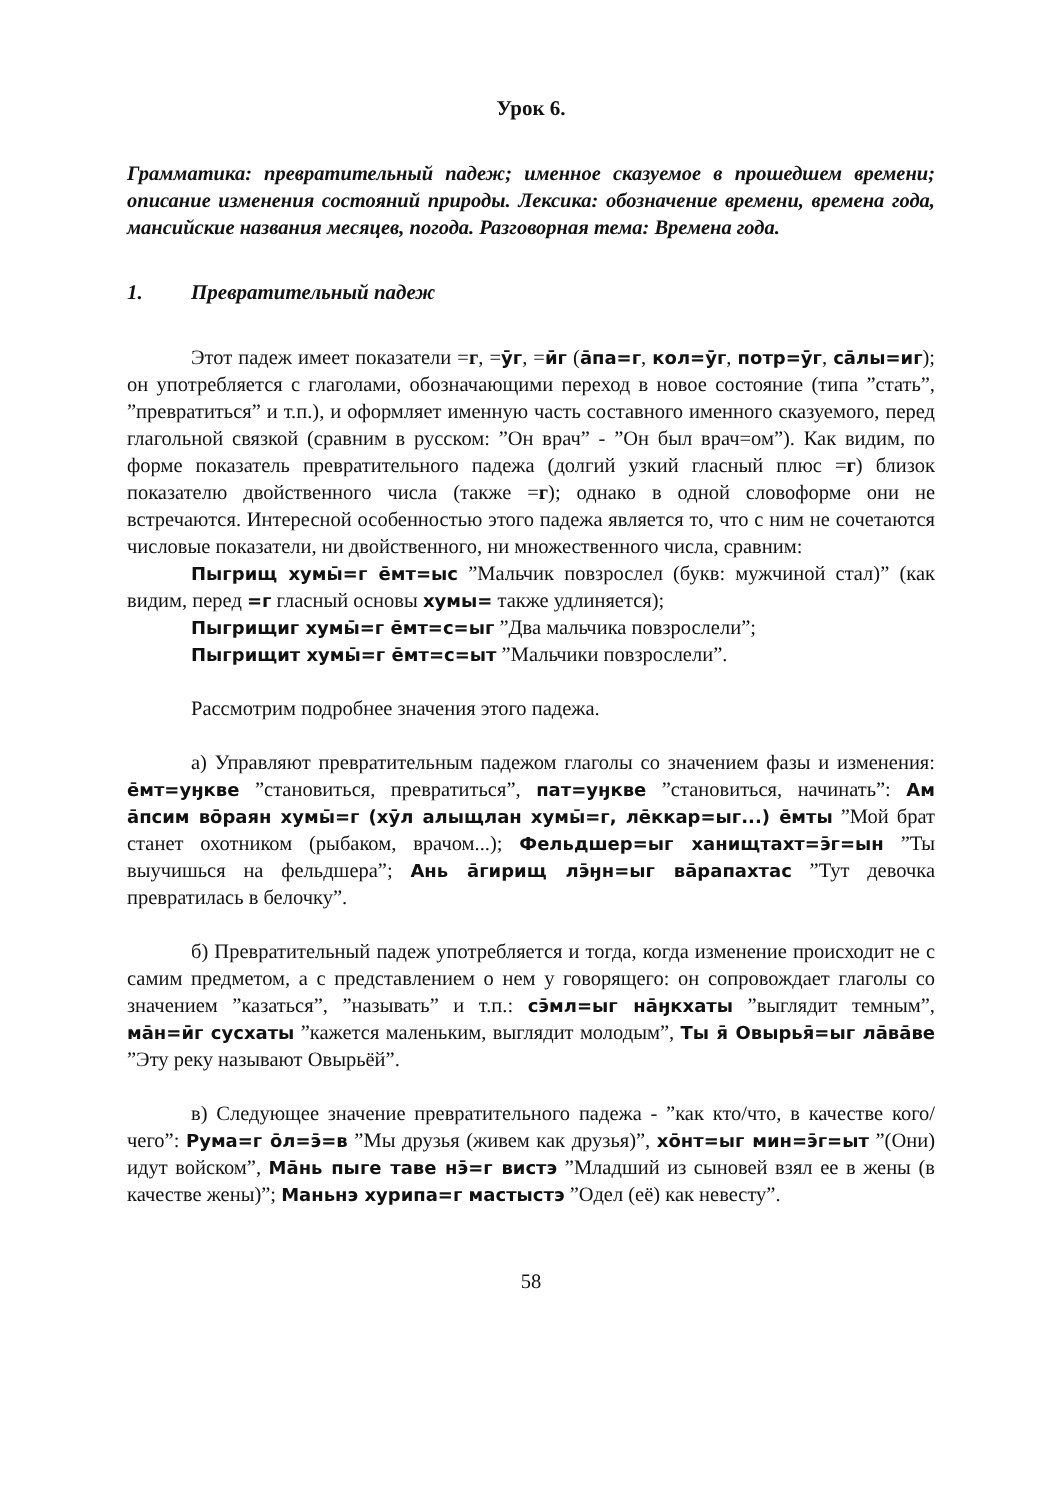Урок 6.
Грамматика: превратительный падеж; именное сказуемое в прошедшем времени; описание изменения состояний природы. Лексика: обозначение времени, времена года, мансийские названия месяцев, погода. Разговорная тема: Времена года.
1. Превратительный падеж
Этот падеж имеет показатели =г, =ӯг, =ӣг (а̄па=г, кол=ӯг, потр=ӯг, са̄лы=иг); он употребляется с глаголами, обозначающими переход в новое состояние (типа ”стать”, ”превратиться” и т.п.), и оформляет именную часть составного именного сказуемого, перед глагольной связкой (сравним в русском: ”Он врач” - ”Он был врач=ом”). Как видим, по форме показатель превратительного падежа (долгий узкий гласный плюс =г) близок показателю двойственного числа (также =г); однако в одной словоформе они не встречаются. Интересной особенностью этого падежа является то, что с ним не сочетаются числовые показатели, ни двойственного, ни множественного числа, сравним:
Пыгрищ хумы̄=г е̄мт=ыс ”Мальчик повзрослел (букв: мужчиной стал)” (как видим, перед =г гласный основы хумы= также удлиняется);
Пыгрищиг хумы̄=г е̄мт=с=ыг ”Два мальчика повзрослели”;
Пыгрищит хумы̄=г е̄мт=с=ыт ”Мальчики повзрослели”.
Рассмотрим подробнее значения этого падежа.
а) Управляют превратительным падежом глаголы со значением фазы и изменения: е̄мт=уӈкве ”становиться, превратиться”, пат=уӈкве ”становиться, начинать”: Ам а̄псим во̄раян хумы̄=г (хӯл алыщлан хумы̄=г, ле̄ккар=ыг...) е̄мты ”Мой брат станет охотником (рыбаком, врачом...); Фельдшер=ыг ханищтахт=э̄г=ын ”Ты выучишься на фельдшера”; Ань а̄гирищ лэ̄ӈн=ыг ва̄рапахтас ”Тут девочка превратилась в белочку”.
б) Превратительный падеж употребляется и тогда, когда изменение происходит не с самим предметом, а с представлением о нем у говорящего: он сопровождает глаголы со значением ”казаться”, ”называть” и т.п.: сэ̄мл=ыг на̄ӈкхаты ”выглядит темным”, ма̄н=ӣг сусхаты ”кажется маленьким, выглядит молодым”, Ты я̄ Овырья̄=ыг ла̄ва̄ве ”Эту реку называют Овырьёй”.
в) Следующее значение превратительного падежа - ”как кто/что, в качестве кого/чего”: Рума=г о̄л=э̄=в ”Мы друзья (живем как друзья)”, хо̄нт=ыг мин=э̄г=ыт ”(Они) идут войском”, Ма̄нь пыге таве нэ̄=г вистэ ”Младший из сыновей взял ее в жены (в качестве жены)”; Маньнэ хурипа=г мастыстэ ”Одел (её) как невесту”.
58